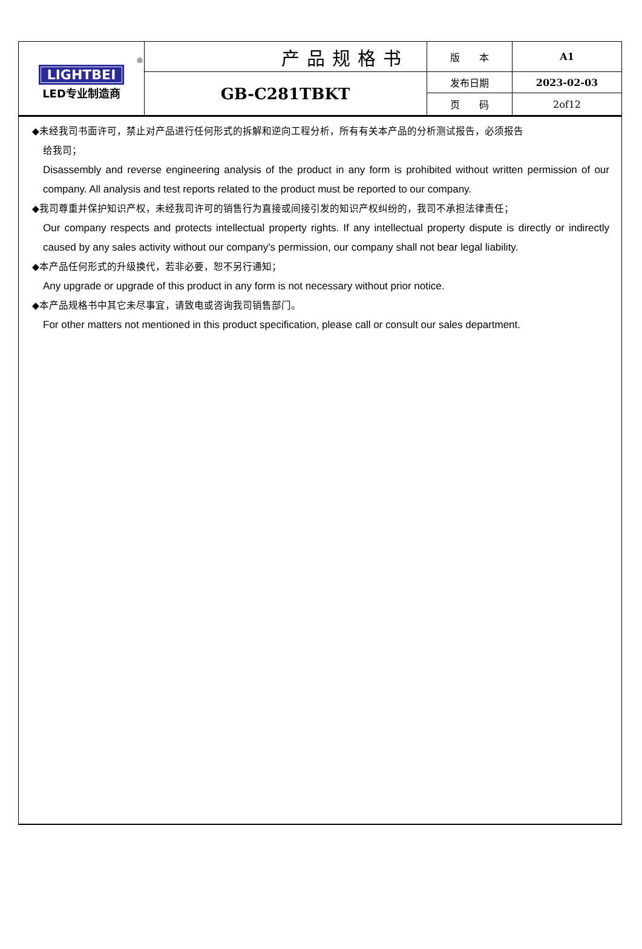| ® LIGHTBEI LED专业制造商 | 产品规格书 | 版 本 | A1 |
| | GB-C281TBKT | 发布日期 | 2023-02-03 |
| | | 页 码 | 2of12 |
◆未经我司书面许可，禁止对产品进行任何形式的拆解和逆向工程分析，所有有关本产品的分析测试报告，必须报告
给我司；
Disassembly and reverse engineering analysis of the product in any form is prohibited without written permission of our company. All analysis and test reports related to the product must be reported to our company.
◆我司尊重并保护知识产权，未经我司许可的销售行为直接或间接引发的知识产权纠纷的，我司不承担法律责任；
Our company respects and protects intellectual property rights. If any intellectual property dispute is directly or indirectly caused by any sales activity without our company's permission, our company shall not bear legal liability.
◆本产品任何形式的升级换代，若非必要，恕不另行通知；
Any upgrade or upgrade of this product in any form is not necessary without prior notice.
◆本产品规格书中其它未尽事宜，请致电或咨询我司销售部门。
For other matters not mentioned in this product specification, please call or consult our sales department.